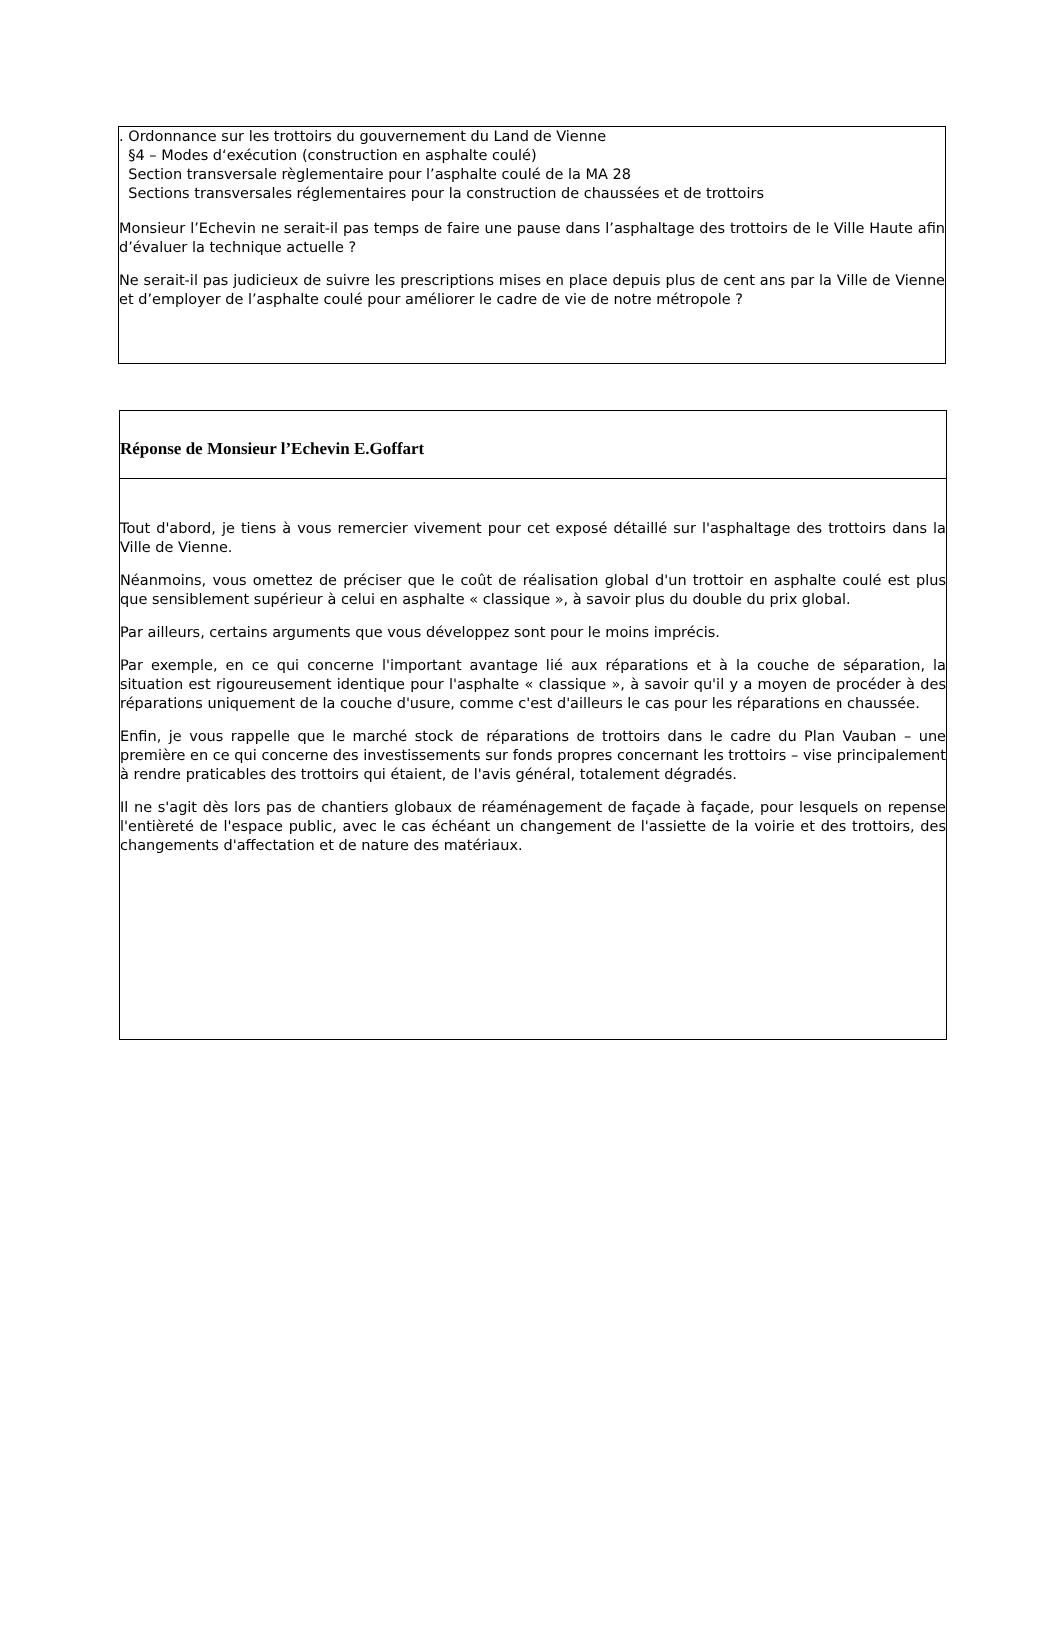. Ordonnance sur les trottoirs du gouvernement du Land de Vienne
§4 – Modes d‘exécution (construction en asphalte coulé)
Section transversale règlementaire pour l’asphalte coulé de la MA 28
Sections transversales réglementaires pour la construction de chaussées et de trottoirs
Monsieur l’Echevin ne serait-il pas temps de faire une pause dans l’asphaltage des trottoirs de le Ville Haute afin d’évaluer la technique actuelle ?
Ne serait-il pas judicieux de suivre les prescriptions mises en place depuis plus de cent ans par la Ville de Vienne et d’employer de l’asphalte coulé pour améliorer le cadre de vie de notre métropole ?
Réponse de Monsieur l’Echevin E.Goffart
Tout d'abord, je tiens à vous remercier vivement pour cet exposé détaillé sur l'asphaltage des trottoirs dans la Ville de Vienne.
Néanmoins, vous omettez de préciser que le coût de réalisation global d'un trottoir en asphalte coulé est plus que sensiblement supérieur à celui en asphalte « classique », à savoir plus du double du prix global.
Par ailleurs, certains arguments que vous développez sont pour le moins imprécis.
Par exemple, en ce qui concerne l'important avantage lié aux réparations et à la couche de séparation, la situation est rigoureusement identique pour l'asphalte « classique », à savoir qu'il y a moyen de procéder à des réparations uniquement de la couche d'usure, comme c'est d'ailleurs le cas pour les réparations en chaussée.
Enfin, je vous rappelle que le marché stock de réparations de trottoirs dans le cadre du Plan Vauban – une première en ce qui concerne des investissements sur fonds propres concernant les trottoirs – vise principalement à rendre praticables des trottoirs qui étaient, de l'avis général, totalement dégradés.
Il ne s'agit dès lors pas de chantiers globaux de réaménagement de façade à façade, pour lesquels on repense l'entièreté de l'espace public, avec le cas échéant un changement de l'assiette de la voirie et des trottoirs, des changements d'affectation et de nature des matériaux.